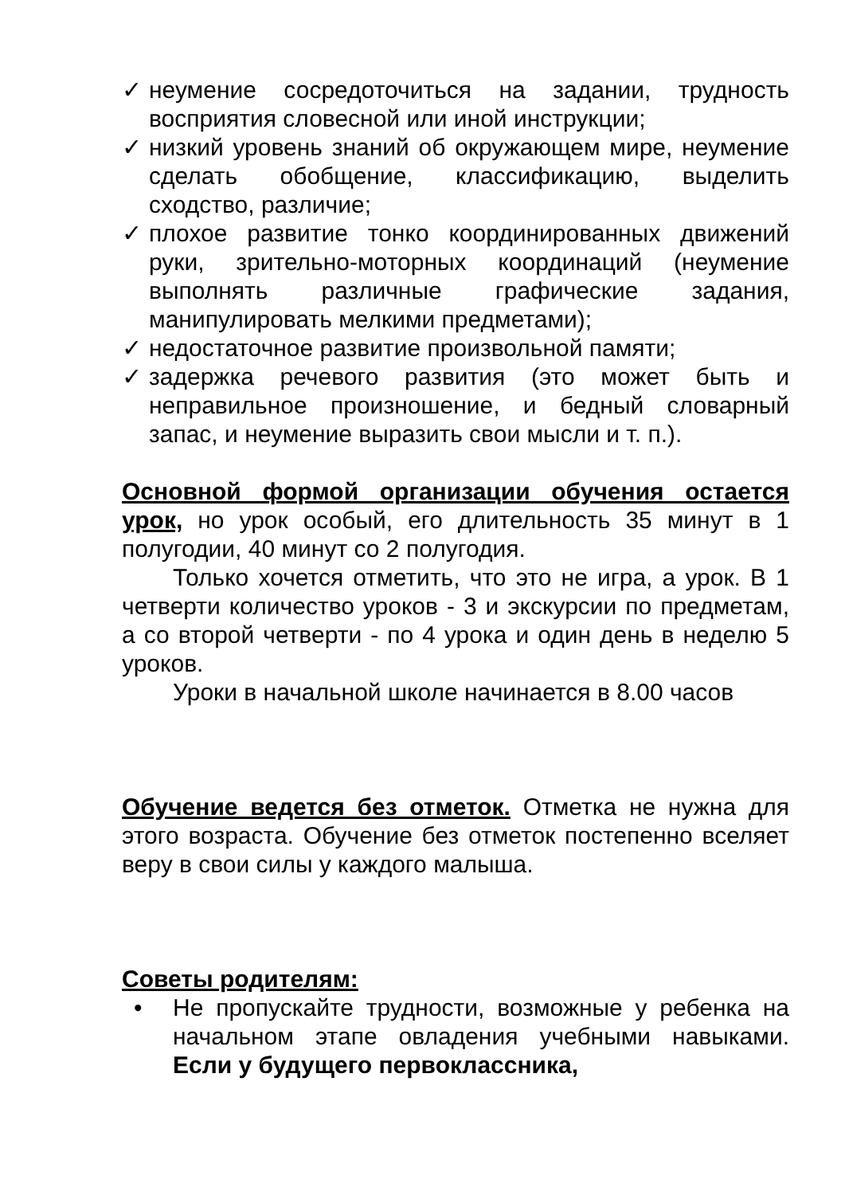✓ неумение сосредоточиться на задании, трудность восприятия словесной или иной инструкции;
✓ низкий уровень знаний об окружающем мире, неумение сделать обобщение, классификацию, выделить сходство, различие;
✓ плохое развитие тонко координированных движений руки, зрительно-моторных координаций (неумение выполнять различные графические задания, манипулировать мелкими предметами);
✓ недостаточное развитие произвольной памяти;
✓ задержка речевого развития (это может быть и неправильное произношение, и бедный словарный запас, и неумение выразить свои мысли и т. п.).
Основной формой организации обучения остается урок, но урок особый, его длительность 35 минут в 1 полугодии, 40 минут со 2 полугодия.
Только хочется отметить, что это не игра, а урок. В 1 четверти количество уроков - 3 и экскурсии по предметам, а со второй четверти - по 4 урока и один день в неделю 5 уроков.
Уроки в начальной школе начинается в 8.00 часов
Обучение ведется без отметок. Отметка не нужна для этого возраста. Обучение без отметок постепенно вселяет веру в свои силы у каждого малыша.
Советы родителям:
• Не пропускайте трудности, возможные у ребенка на начальном этапе овладения учебными навыками. Если у будущего первоклассника,